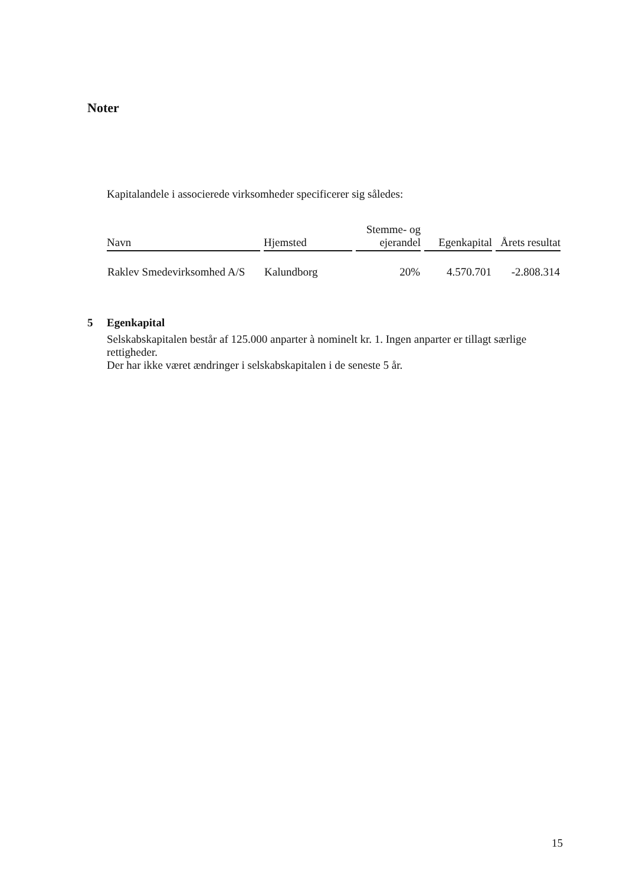Noter
Kapitalandele i associerede virksomheder specificerer sig således:
| Navn | Hjemsted | Stemme- og ejerandel | Egenkapital | Årets resultat |
| --- | --- | --- | --- | --- |
| Raklev Smedevirksomhed A/S | Kalundborg | 20% | 4.570.701 | -2.808.314 |
5 Egenkapital
Selskabskapitalen består af 125.000 anparter à nominelt kr. 1. Ingen anparter er tillagt særlige rettigheder.
Der har ikke været ændringer i selskabskapitalen i de seneste 5 år.
15